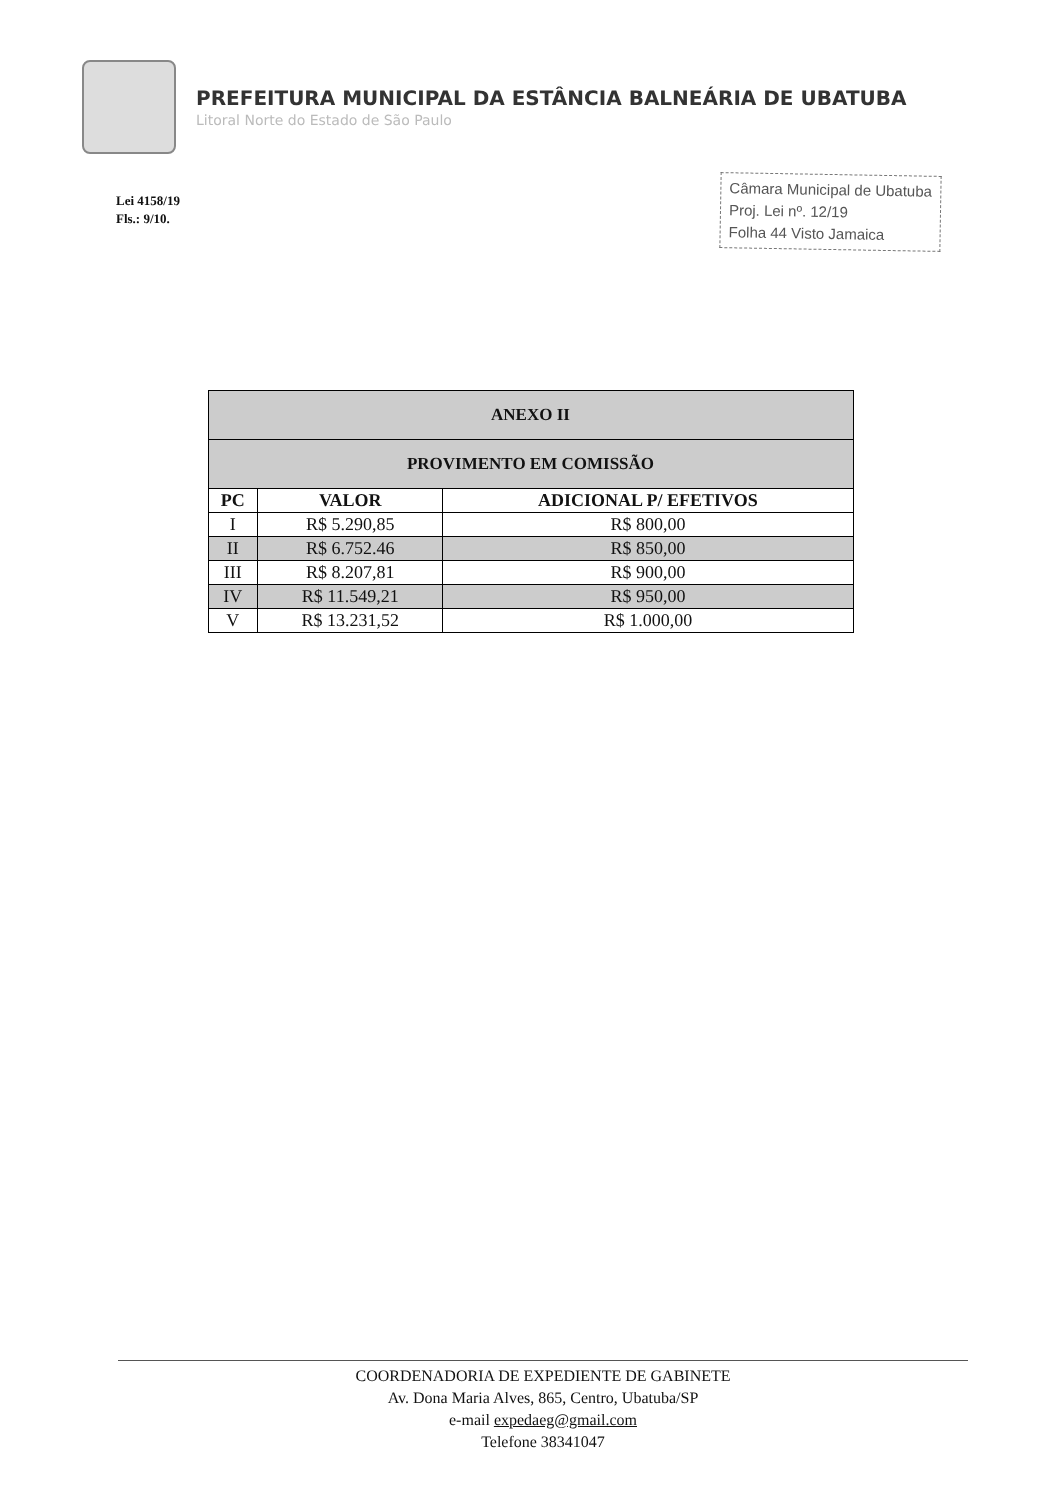PREFEITURA MUNICIPAL DA ESTÂNCIA BALNEÁRIA DE UBATUBA
Litoral Norte do Estado de São Paulo
Lei 4158/19
Fls.: 9/10.
Câmara Municipal de Ubatuba
Proj. Lei nº. 12/19
Folha 44 Visto Jamaica
| ANEXO II | | |
| --- | --- | --- |
| PROVIMENTO EM COMISSÃO | | |
| PC | VALOR | ADICIONAL P/ EFETIVOS |
| I | R$ 5.290,85 | R$ 800,00 |
| II | R$ 6.752.46 | R$ 850,00 |
| III | R$ 8.207,81 | R$ 900,00 |
| IV | R$ 11.549,21 | R$ 950,00 |
| V | R$ 13.231,52 | R$ 1.000,00 |
COORDENADORIA DE EXPEDIENTE DE GABINETE
Av. Dona Maria Alves, 865, Centro, Ubatuba/SP
e-mail expedaeg@gmail.com
Telefone 38341047